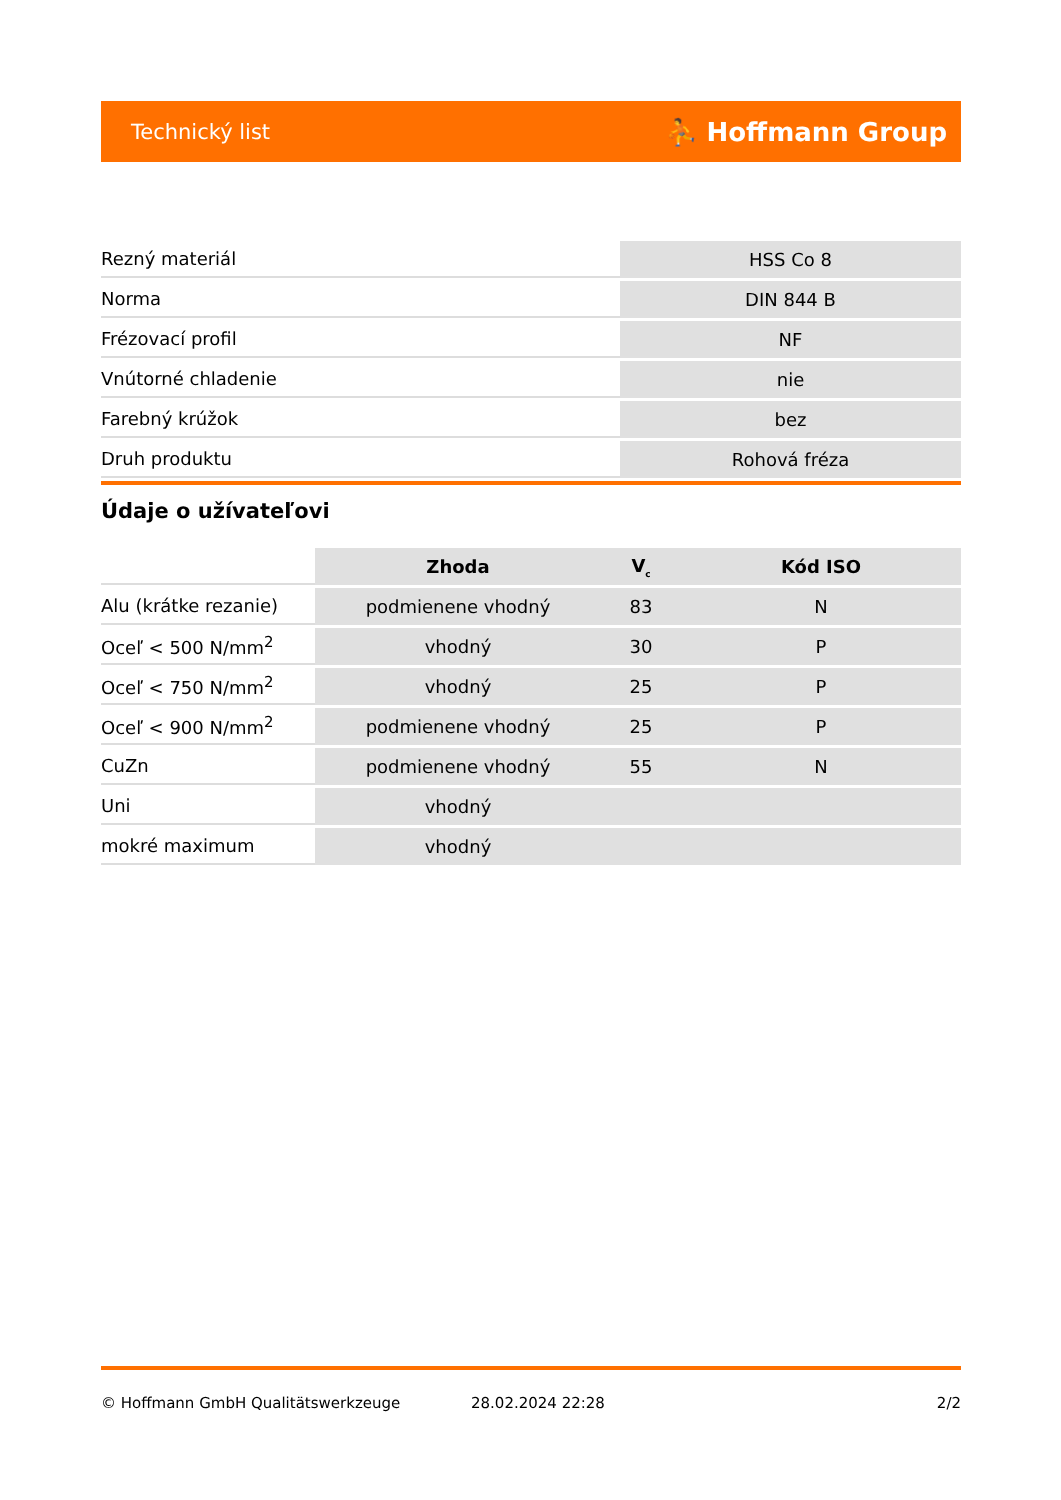Technický list ⛹ Hoffmann Group
| Rezný materiál | HSS Co 8 |
| Norma | DIN 844 B |
| Frézovací profil | NF |
| Vnútorné chladenie | nie |
| Farebný krúžok | bez |
| Druh produktu | Rohová fréza |
Údaje o užívateľovi
| | Zhoda | V<sub>c</sub> | Kód ISO |
| Alu (krátke rezanie) | podmienene vhodný | 83 | N |
| Oceľ < 500 N/mm<sup>2</sup> | vhodný | 30 | P |
| Oceľ < 750 N/mm<sup>2</sup> | vhodný | 25 | P |
| Oceľ < 900 N/mm<sup>2</sup> | podmienene vhodný | 25 | P |
| CuZn | podmienene vhodný | 55 | N |
| Uni | vhodný | | |
| mokré maximum | vhodný | | |
© Hoffmann GmbH Qualitätswerkzeuge 28.02.2024 22:28 2/2